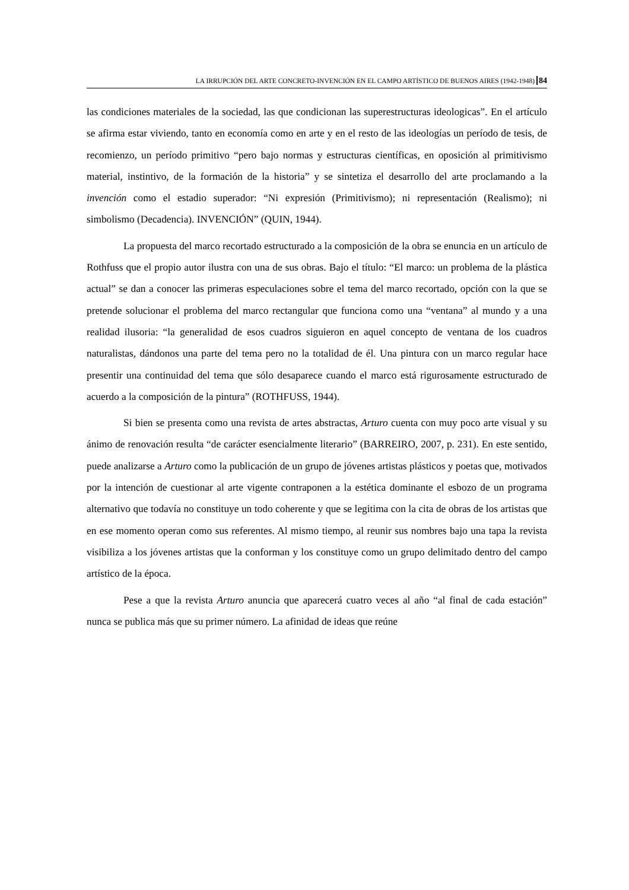LA IRRUPCIÓN DEL ARTE CONCRETO-INVENCIÓN EN EL CAMPO ARTÍSTICO DE BUENOS AIRES (1942-1948) 84
las condiciones materiales de la sociedad, las que condicionan las superestructuras ideologicas”. En el artículo se afirma estar viviendo, tanto en economía como en arte y en el resto de las ideologías un período de tesis, de recomienzo, un período primitivo “pero bajo normas y estructuras científicas, en oposición al primitivismo material, instintivo, de la formación de la historia” y se sintetiza el desarrollo del arte proclamando a la invención como el estadio superador: “Ni expresión (Primitivismo); ni representación (Realismo); ni simbolismo (Decadencia). INVENCIÓN” (QUIN, 1944).
La propuesta del marco recortado estructurado a la composición de la obra se enuncia en un artículo de Rothfuss que el propio autor ilustra con una de sus obras. Bajo el título: “El marco: un problema de la plástica actual” se dan a conocer las primeras especulaciones sobre el tema del marco recortado, opción con la que se pretende solucionar el problema del marco rectangular que funciona como una “ventana” al mundo y a una realidad ilusoria: “la generalidad de esos cuadros siguieron en aquel concepto de ventana de los cuadros naturalistas, dándonos una parte del tema pero no la totalidad de él. Una pintura con un marco regular hace presentir una continuidad del tema que sólo desaparece cuando el marco está rigurosamente estructurado de acuerdo a la composición de la pintura” (ROTHFUSS, 1944).
Si bien se presenta como una revista de artes abstractas, Arturo cuenta con muy poco arte visual y su ánimo de renovación resulta “de carácter esencialmente literario” (BARREIRO, 2007, p. 231). En este sentido, puede analizarse a Arturo como la publicación de un grupo de jóvenes artistas plásticos y poetas que, motivados por la intención de cuestionar al arte vigente contraponen a la estética dominante el esbozo de un programa alternativo que todavía no constituye un todo coherente y que se legitima con la cita de obras de los artistas que en ese momento operan como sus referentes. Al mismo tiempo, al reunir sus nombres bajo una tapa la revista visibiliza a los jóvenes artistas que la conforman y los constituye como un grupo delimitado dentro del campo artístico de la época.
Pese a que la revista Arturo anuncia que aparecerá cuatro veces al año “al final de cada estación” nunca se publica más que su primer número. La afinidad de ideas que reúne